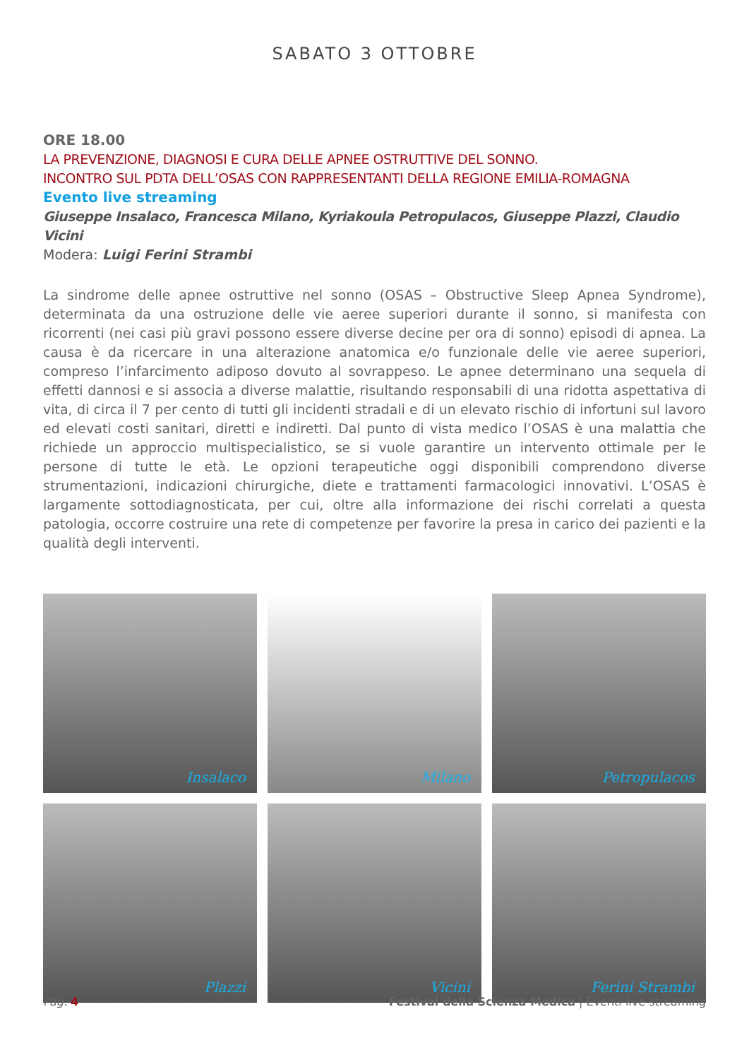SABATO 3 OTTOBRE
ORE 18.00
LA PREVENZIONE, DIAGNOSI E CURA DELLE APNEE OSTRUTTIVE DEL SONNO.
INCONTRO SUL PDTA DELL’OSAS CON RAPPRESENTANTI DELLA REGIONE EMILIA-ROMAGNA
Evento live streaming
Giuseppe Insalaco, Francesca Milano, Kyriakoula Petropulacos, Giuseppe Plazzi, Claudio Vicini
Modera: Luigi Ferini Strambi
La sindrome delle apnee ostruttive nel sonno (OSAS – Obstructive Sleep Apnea Syndrome), determinata da una ostruzione delle vie aeree superiori durante il sonno, si manifesta con ricorrenti (nei casi più gravi possono essere diverse decine per ora di sonno) episodi di apnea. La causa è da ricercare in una alterazione anatomica e/o funzionale delle vie aeree superiori, compreso l’infarcimento adiposo dovuto al sovrappeso. Le apnee determinano una sequela di effetti dannosi e si associa a diverse malattie, risultando responsabili di una ridotta aspettativa di vita, di circa il 7 per cento di tutti gli incidenti stradali e di un elevato rischio di infortuni sul lavoro ed elevati costi sanitari, diretti e indiretti. Dal punto di vista medico l’OSAS è una malattia che richiede un approccio multispecialistico, se si vuole garantire un intervento ottimale per le persone di tutte le età. Le opzioni terapeutiche oggi disponibili comprendono diverse strumentazioni, indicazioni chirurgiche, diete e trattamenti farmacologici innovativi. L’OSAS è largamente sottodiagnosticata, per cui, oltre alla informazione dei rischi correlati a questa patologia, occorre costruire una rete di competenze per favorire la presa in carico dei pazienti e la qualità degli interventi.
Insalaco
Milano
Petropulacos
Plazzi
Vicini
Ferini Strambi
Pag. 4 Festival della Scienza Medica | Eventi live streaming